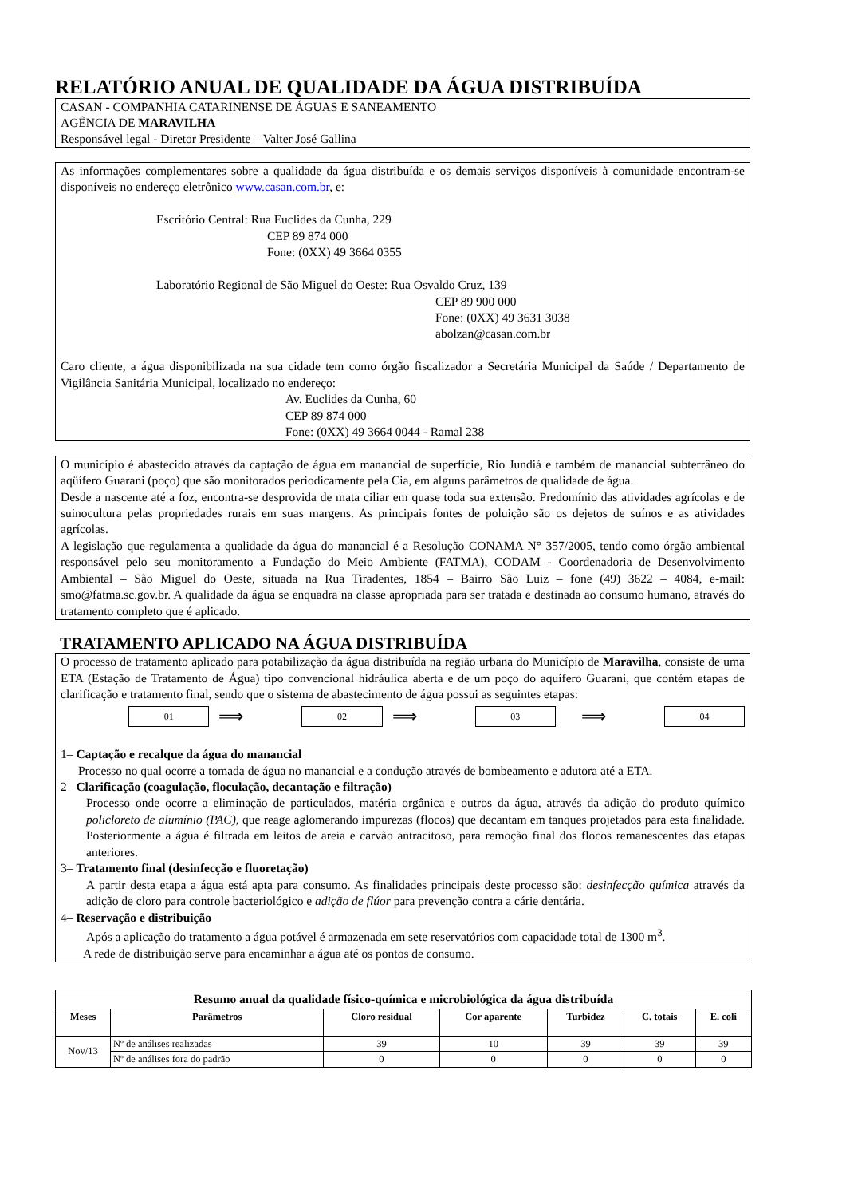RELATÓRIO ANUAL DE QUALIDADE DA ÁGUA DISTRIBUÍDA
CASAN - COMPANHIA CATARINENSE DE ÁGUAS E SANEAMENTO
AGÊNCIA DE MARAVILHA
Responsável legal - Diretor Presidente – Valter José Gallina
As informações complementares sobre a qualidade da água distribuída e os demais serviços disponíveis à comunidade encontram-se disponíveis no endereço eletrônico www.casan.com.br, e:
Escritório Central: Rua Euclides da Cunha, 229
CEP 89 874 000
Fone: (0XX) 49 3664 0355
Laboratório Regional de São Miguel do Oeste: Rua Osvaldo Cruz, 139
CEP 89 900 000
Fone: (0XX) 49 3631 3038
abolzan@casan.com.br
Caro cliente, a água disponibilizada na sua cidade tem como órgão fiscalizador a Secretária Municipal da Saúde / Departamento de Vigilância Sanitária Municipal, localizado no endereço:
Av. Euclides da Cunha, 60
CEP 89 874 000
Fone: (0XX) 49 3664 0044 - Ramal 238
O município é abastecido através da captação de água em manancial de superfície, Rio Jundiá e também de manancial subterrâneo do aqüífero Guarani (poço) que são monitorados periodicamente pela Cia, em alguns parâmetros de qualidade de água.
Desde a nascente até a foz, encontra-se desprovida de mata ciliar em quase toda sua extensão. Predomínio das atividades agrícolas e de suinocultura pelas propriedades rurais em suas margens. As principais fontes de poluição são os dejetos de suínos e as atividades agrícolas.
A legislação que regulamenta a qualidade da água do manancial é a Resolução CONAMA N° 357/2005, tendo como órgão ambiental responsável pelo seu monitoramento a Fundação do Meio Ambiente (FATMA), CODAM - Coordenadoria de Desenvolvimento Ambiental – São Miguel do Oeste, situada na Rua Tiradentes, 1854 – Bairro São Luiz – fone (49) 3622 – 4084, e-mail: smo@fatma.sc.gov.br. A qualidade da água se enquadra na classe apropriada para ser tratada e destinada ao consumo humano, através do tratamento completo que é aplicado.
TRATAMENTO APLICADO NA ÁGUA DISTRIBUÍDA
O processo de tratamento aplicado para potabilização da água distribuída na região urbana do Município de Maravilha, consiste de uma ETA (Estação de Tratamento de Água) tipo convencional hidráulica aberta e de um poço do aquífero Guarani, que contém etapas de clarificação e tratamento final, sendo que o sistema de abastecimento de água possui as seguintes etapas:
01
⟹
02
⟹
03
⟹
04
1– Captação e recalque da água do manancial
Processo no qual ocorre a tomada de água no manancial e a condução através de bombeamento e adutora até a ETA.
2– Clarificação (coagulação, floculação, decantação e filtração)
Processo onde ocorre a eliminação de particulados, matéria orgânica e outros da água, através da adição do produto químico policloreto de alumínio (PAC), que reage aglomerando impurezas (flocos) que decantam em tanques projetados para esta finalidade. Posteriormente a água é filtrada em leitos de areia e carvão antracitoso, para remoção final dos flocos remanescentes das etapas anteriores.
3– Tratamento final (desinfecção e fluoretação)
A partir desta etapa a água está apta para consumo. As finalidades principais deste processo são: desinfecção química através da adição de cloro para controle bacteriológico e adição de flúor para prevenção contra a cárie dentária.
4– Reservação e distribuição
Após a aplicação do tratamento a água potável é armazenada em sete reservatórios com capacidade total de 1300 m<sup>3</sup>.
A rede de distribuição serve para encaminhar a água até os pontos de consumo.
| Resumo anual da qualidade físico-química e microbiológica da água distribuída | | | | | | |
| --- | --- | --- | --- | --- | --- | --- |
| Meses | Parâmetros | Cloro residual | Cor aparente | Turbidez | C. totais | E. coli |
| Nov/13 | Nº de análises realizadas | 39 | 10 | 39 | 39 | 39 |
| | Nº de análises fora do padrão | 0 | 0 | 0 | 0 | 0 |